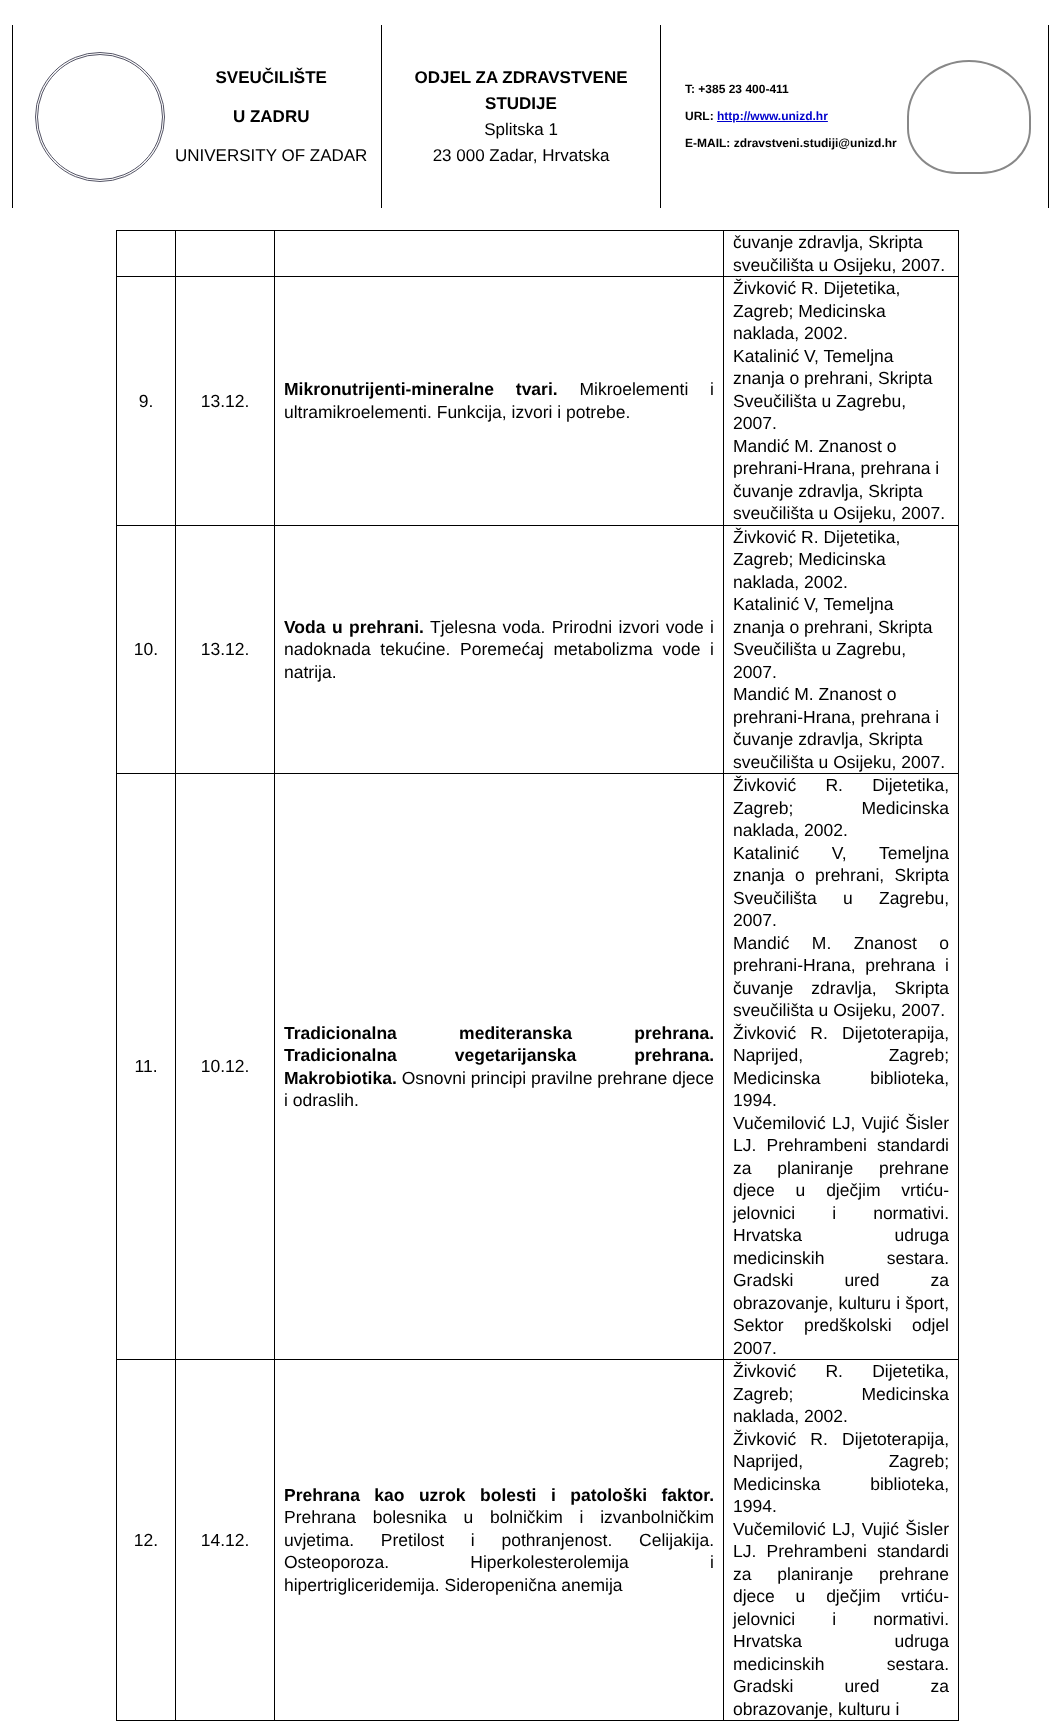SVEUČILIŠTE
U ZADRU
UNIVERSITY OF ZADAR
ODJEL ZA ZDRAVSTVENE STUDIJE
Splitska 1
23 000 Zadar, Hrvatska
T: +385 23 400-411
URL: http://www.unizd.hr
E-MAIL: zdravstveni.studiji@unizd.hr
| | | | čuvanje zdravlja, Skripta sveučilišta u Osijeku, 2007. |
| 9. | 13.12. | Mikronutrijenti-mineralne tvari. Mikroelementi i ultramikroelementi. Funkcija, izvori i potrebe. | Živković R. Dijetetika, Zagreb; Medicinska naklada, 2002. Katalinić V, Temeljna znanja o prehrani, Skripta Sveučilišta u Zagrebu, 2007. Mandić M. Znanost o prehrani-Hrana, prehrana i čuvanje zdravlja, Skripta sveučilišta u Osijeku, 2007. |
| 10. | 13.12. | Voda u prehrani. Tjelesna voda. Prirodni izvori vode i nadoknada tekućine. Poremećaj metabolizma vode i natrija. | Živković R. Dijetetika, Zagreb; Medicinska naklada, 2002. Katalinić V, Temeljna znanja o prehrani, Skripta Sveučilišta u Zagrebu, 2007. Mandić M. Znanost o prehrani-Hrana, prehrana i čuvanje zdravlja, Skripta sveučilišta u Osijeku, 2007. |
| 11. | 10.12. | Tradicionalna mediteranska prehrana. Tradicionalna vegetarijanska prehrana. Makrobiotika. Osnovni principi pravilne prehrane djece i odraslih. | Živković R. Dijetetika, Zagreb; Medicinska naklada, 2002. Katalinić V, Temeljna znanja o prehrani, Skripta Sveučilišta u Zagrebu, 2007. Mandić M. Znanost o prehrani-Hrana, prehrana i čuvanje zdravlja, Skripta sveučilišta u Osijeku, 2007. Živković R. Dijetoterapija, Naprijed, Zagreb; Medicinska biblioteka, 1994. Vučemilović LJ, Vujić Šisler LJ. Prehrambeni standardi za planiranje prehrane djece u dječjim vrtiću-jelovnici i normativi. Hrvatska udruga medicinskih sestara. Gradski ured za obrazovanje, kulturu i šport, Sektor predškolski odjel 2007. |
| 12. | 14.12. | Prehrana kao uzrok bolesti i patološki faktor. Prehrana bolesnika u bolničkim i izvanbolničkim uvjetima. Pretilost i pothranjenost. Celijakija. Osteoporoza. Hiperkolesterolemija i hipertrigliceridemija. Sideropenična anemija | Živković R. Dijetetika, Zagreb; Medicinska naklada, 2002. Živković R. Dijetoterapija, Naprijed, Zagreb; Medicinska biblioteka, 1994. Vučemilović LJ, Vujić Šisler LJ. Prehrambeni standardi za planiranje prehrane djece u dječjim vrtiću-jelovnici i normativi. Hrvatska udruga medicinskih sestara. Gradski ured za obrazovanje, kulturu i |